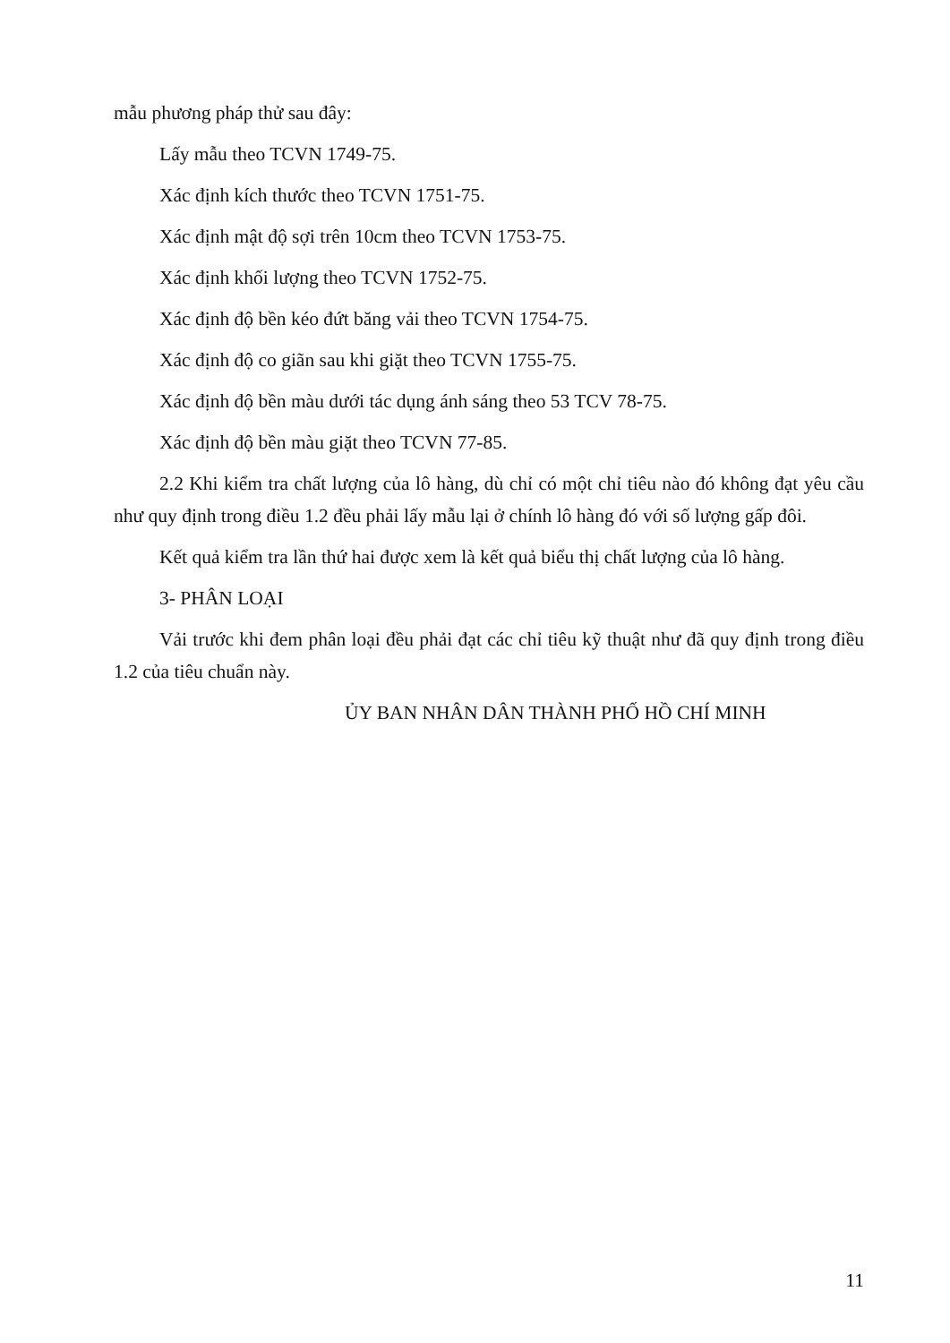mẫu phương pháp thử sau đây:
Lấy mẫu theo TCVN 1749-75.
Xác định kích thước theo TCVN 1751-75.
Xác định mật độ sợi trên 10cm theo TCVN 1753-75.
Xác định khối lượng theo TCVN 1752-75.
Xác định độ bền kéo đứt băng vải theo TCVN 1754-75.
Xác định độ co giãn sau khi giặt theo TCVN 1755-75.
Xác định độ bền màu dưới tác dụng ánh sáng theo 53 TCV 78-75.
Xác định độ bền màu giặt theo TCVN 77-85.
2.2 Khi kiểm tra chất lượng của lô hàng, dù chỉ có một chỉ tiêu nào đó không đạt yêu cầu như quy định trong điều 1.2 đều phải lấy mẫu lại ở chính lô hàng đó với số lượng gấp đôi.
Kết quả kiểm tra lần thứ hai được xem là kết quả biểu thị chất lượng của lô hàng.
3- PHÂN LOẠI
Vải trước khi đem phân loại đều phải đạt các chỉ tiêu kỹ thuật như đã quy định trong điều 1.2 của tiêu chuẩn này.
ỦY BAN NHÂN DÂN THÀNH PHỐ HỒ CHÍ MINH
11